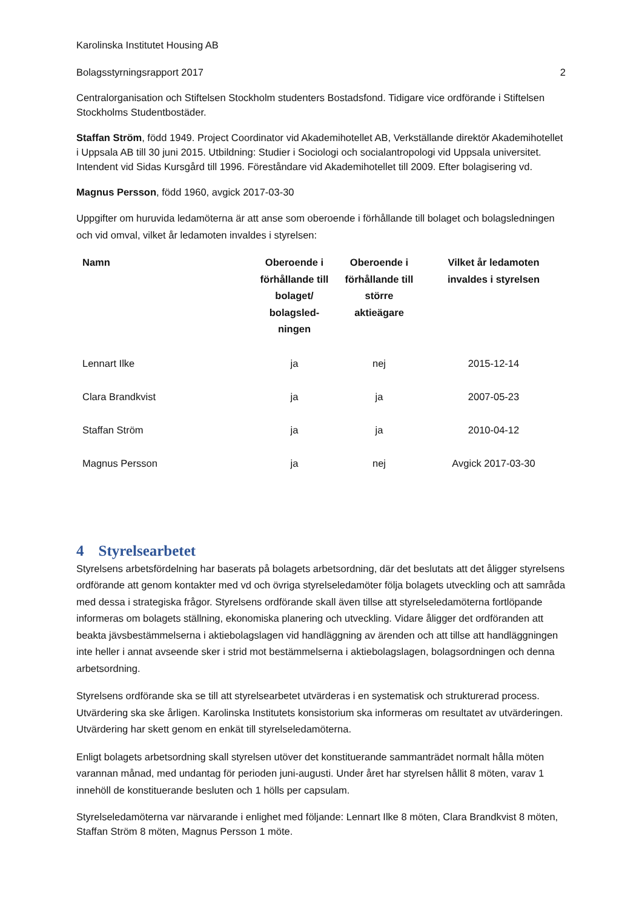Karolinska Institutet Housing AB
Bolagsstyrningsrapport 2017 2
Centralorganisation och Stiftelsen Stockholm studenters Bostadsfond. Tidigare vice ordförande i Stiftelsen Stockholms Studentbostäder.
Staffan Ström, född 1949. Project Coordinator vid Akademihotellet AB, Verkställande direktör Akademihotellet i Uppsala AB till 30 juni 2015. Utbildning: Studier i Sociologi och socialantropologi vid Uppsala universitet. Intendent vid Sidas Kursgård till 1996. Föreståndare vid Akademihotellet till 2009. Efter bolagisering vd.
Magnus Persson, född 1960, avgick 2017-03-30
Uppgifter om huruvida ledamöterna är att anse som oberoende i förhållande till bolaget och bolagsledningen och vid omval, vilket år ledamoten invaldes i styrelsen:
| Namn | Oberoende i förhållande till bolaget/ bolagsled-ningen | Oberoende i förhållande till större aktieägare | Vilket år ledamoten invaldes i styrelsen |
| --- | --- | --- | --- |
| Lennart Ilke | ja | nej | 2015-12-14 |
| Clara Brandkvist | ja | ja | 2007-05-23 |
| Staffan Ström | ja | ja | 2010-04-12 |
| Magnus Persson | ja | nej | Avgick 2017-03-30 |
4 Styrelsearbetet
Styrelsens arbetsfördelning har baserats på bolagets arbetsordning, där det beslutats att det åligger styrelsens ordförande att genom kontakter med vd och övriga styrelseledamöter följa bolagets utveckling och att samråda med dessa i strategiska frågor. Styrelsens ordförande skall även tillse att styrelseledamöterna fortlöpande informeras om bolagets ställning, ekonomiska planering och utveckling. Vidare åligger det ordföranden att beakta jävsbestämmelserna i aktiebolagslagen vid handläggning av ärenden och att tillse att handläggningen inte heller i annat avseende sker i strid mot bestämmelserna i aktiebolagslagen, bolagsordningen och denna arbetsordning.
Styrelsens ordförande ska se till att styrelsearbetet utvärderas i en systematisk och strukturerad process. Utvärdering ska ske årligen. Karolinska Institutets konsistorium ska informeras om resultatet av utvärderingen. Utvärdering har skett genom en enkät till styrelseledamöterna.
Enligt bolagets arbetsordning skall styrelsen utöver det konstituerande sammanträdet normalt hålla möten varannan månad, med undantag för perioden juni-augusti. Under året har styrelsen hållit 8 möten, varav 1 innehöll de konstituerande besluten och 1 hölls per capsulam.
Styrelseledamöterna var närvarande i enlighet med följande: Lennart Ilke 8 möten, Clara Brandkvist 8 möten, Staffan Ström 8 möten, Magnus Persson 1 möte.